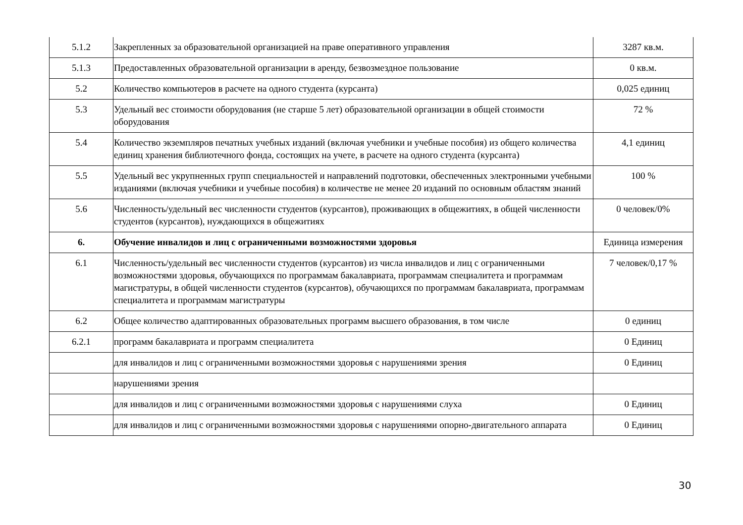| 5.1.2 | Закрепленных за образовательной организацией на праве оперативного управления | 3287 кв.м. |
| 5.1.3 | Предоставленных образовательной организации в аренду, безвозмездное пользование | 0 кв.м. |
| 5.2 | Количество компьютеров в расчете на одного студента (курсанта) | 0,025 единиц |
| 5.3 | Удельный вес стоимости оборудования (не старше 5 лет) образовательной организации в общей стоимости оборудования | 72 % |
| 5.4 | Количество экземпляров печатных учебных изданий (включая учебники и учебные пособия) из общего количества единиц хранения библиотечного фонда, состоящих на учете, в расчете на одного студента (курсанта) | 4,1 единиц |
| 5.5 | Удельный вес укрупненных групп специальностей и направлений подготовки, обеспеченных электронными учебными изданиями (включая учебники и учебные пособия) в количестве не менее 20 изданий по основным областям знаний | 100 % |
| 5.6 | Численность/удельный вес численности студентов (курсантов), проживающих в общежитиях, в общей численности студентов (курсантов), нуждающихся в общежитиях | 0 человек/0% |
| 6. | Обучение инвалидов и лиц с ограниченными возможностями здоровья | Единица измерения |
| 6.1 | Численность/удельный вес численности студентов (курсантов) из числа инвалидов и лиц с ограниченными возможностями здоровья, обучающихся по программам бакалавриата, программам специалитета и программам магистратуры, в общей численности студентов (курсантов), обучающихся по программам бакалавриата, программам специалитета и программам магистратуры | 7 человек/0,17 % |
| 6.2 | Общее количество адаптированных образовательных программ высшего образования, в том числе | 0 единиц |
| 6.2.1 | программ бакалавриата и программ специалитета | 0 Единиц |
| | для инвалидов и лиц с ограниченными возможностями здоровья с нарушениями зрения | 0 Единиц |
| | нарушениями зрения | |
| | для инвалидов и лиц с ограниченными возможностями здоровья с нарушениями слуха | 0 Единиц |
| | для инвалидов и лиц с ограниченными возможностями здоровья с нарушениями опорно-двигательного аппарата | 0 Единиц |
30